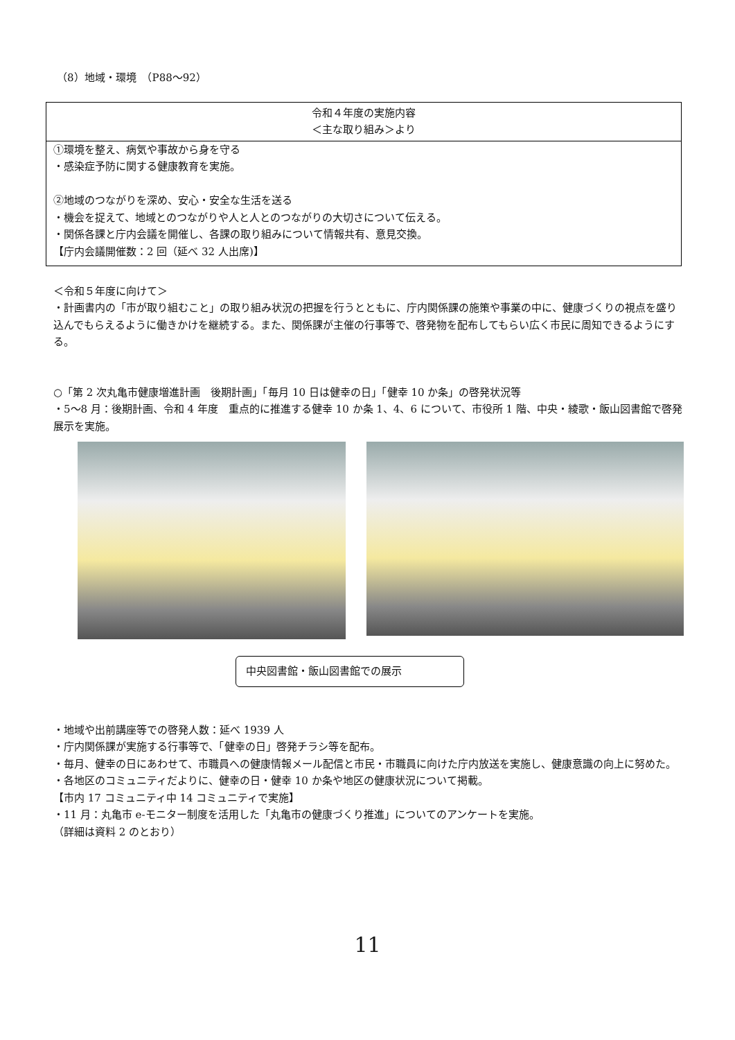（8）地域・環境　（P88～92）
| 令和４年度の実施内容 ＜主な取り組み＞より |
| ①環境を整え、病気や事故から身を守る ・感染症予防に関する健康教育を実施。 ②地域のつながりを深め、安心・安全な生活を送る ・機会を捉えて、地域とのつながりや人と人とのつながりの大切さについて伝える。 ・関係各課と庁内会議を開催し、各課の取り組みについて情報共有、意見交換。 【庁内会議開催数：2 回（延べ 32 人出席)】 |
＜令和５年度に向けて＞
・計画書内の「市が取り組むこと」の取り組み状況の把握を行うとともに、庁内関係課の施策や事業の中に、健康づくりの視点を盛り込んでもらえるように働きかけを継続する。また、関係課が主催の行事等で、啓発物を配布してもらい広く市民に周知できるようにする。
○「第 2 次丸亀市健康増進計画　後期計画」「毎月 10 日は健幸の日」「健幸 10 か条」の啓発状況等
・5～8 月：後期計画、令和 4 年度　重点的に推進する健幸 10 か条 1、4、6 について、市役所 1 階、中央・綾歌・飯山図書館で啓発展示を実施。
中央図書館・飯山図書館での展示
・地域や出前講座等での啓発人数：延べ 1939 人
・庁内関係課が実施する行事等で、「健幸の日」啓発チラシ等を配布。
・毎月、健幸の日にあわせて、市職員への健康情報メール配信と市民・市職員に向けた庁内放送を実施し、健康意識の向上に努めた。
・各地区のコミュニティだよりに、健幸の日・健幸 10 か条や地区の健康状況について掲載。
【市内 17 コミュニティ中 14 コミュニティで実施】
・11 月：丸亀市 e-モニター制度を活用した「丸亀市の健康づくり推進」についてのアンケートを実施。
（詳細は資料 2 のとおり）
11